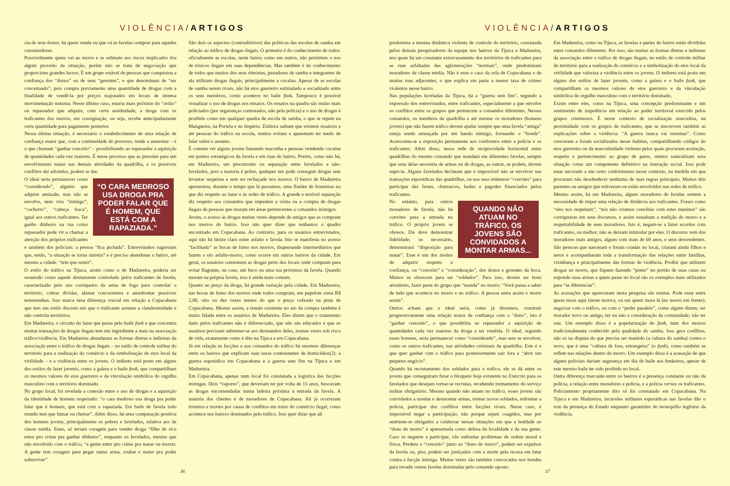VIOLÊNCIA/ARTIGOS
cia de seus donos, há quem venda ou que vá às favelas comprar para aqueles consumidores.
Possivelmente quem vai ao morro e se submete aos riscos implicados tira algum proveito da situação, porém não se trata de negociação que proporcione grandes lucros. É um grupo estável de pessoas que conquistou a confiança dos “donos” ou de seus “gerentes”, e que denominam de “ser conceituado”, pois compra previamente uma quantidade de drogas com a finalidade de vendê-la por preços majorados em locais de intensa movimentação noturna. Nesse último caso, estaria mais próximo do “avião” ou repassador que adquire, com certa assiduidade, a droga com os traficantes dos morros, em consignação, ou seja, recebe antecipadamente certa quantidade para pagamento posterior.
Nessa última situação, é necessário o estabelecimento de uma relação de confiança maior que, com a continuidade do processo, tende a aumentar – é o que chamam “ganhar conceito” – possibilitando ao repassador a aquisição de quantidades cada vez maiores. É nesse processo que as pressões para um envolvimento maior nas demais atividades da quadrilha, e os possíveis conflitos daí advindos, podem se dar.
“O CARA MEDROSO USA DROGA PRA PODER FALAR QUE É HOMEM, QUE ESTÁ COM A RAPAZIADA.”
O ideal seria permanecer como “considerado”, alguém que adquire amizade, mas não se envolve, nem vira “inimigo”, “cachorro”, “cabeça fraca”, igual aos outros traficantes. Ter ganho dinheiro na rua como repassador pode vir a chamar a atenção dos próprios traficantes e também dos policiais: a pessoa “fica pichada”. Entrevistados sugeriram que, então, “a situação se torna sinistra” e é preciso abandonar o bairro, até mesmo a cidade: “tem que sumir”.
O estilo do tráfico na Tijuca, assim como o de Madureira, poderia ser resumido como aquele diretamente controlado pelos traficantes de favela, caracterizado pelo uso corriqueiro da arma de fogo para controlar o território, cobrar dívidas, afastar concorrentes e amedrontar possíveis testemunhas. Isso marca uma diferença crucial em relação a Copacabana que tem um estilo discreto em que o traficante assume a clandestinidade e não controla territórios.
Em Madureira, o circuito do lazer que passa pelo baile funk e que concentra muitas transações de drogas ilegais tem um ingrediente a mais na associação tráfico/violência. Em Madureira abundaram as formas diretas e indiretas da associação entre o tráfico de drogas ilegais – no estilo de controle militar do território para a realização do comércio e da simbolização do etos local da virilidade – e a violência entre os jovens. O indireto está posto em alguns dos estilos de lazer juvenis, como a galera e o baile funk, que compartilham os mesmos valores do etos guerreiro e da vinculação simbólica do orgulho masculino com o território dominado.
No grupo focal, foi revelada a conexão entre o uso de drogas e a aquisição da identidade de homem respeitado: “o cara medroso usa droga pra poder falar que é homem, que está com a rapaziada. Em baile de favela todo mundo tem que fumar ou cheirar”. Além disso, há uma comparação positiva dos homens jovens, principalmente os pobres e favelados, relativa aos de classe média. Estes, só teriam coragem para vender droga “filho de rico entra pro crime pra ganhar dinheiro”, enquanto os favelados, mesmo que não envolvido com o tráfico, “a gente entre pro crime pra matar ou morrer. A gente tem coragem para pegar numa arma, roubar e matar pra poder sobreviver”.
São dois os aspectos (contraditórios) das políticas das escolas de samba em relação ao tráfico de drogas ilegais. O primeiro é do conhecimento de todos: oficialmente as escolas, neste bairro como em outros, não permitem o uso de tóxicos ilegais em suas dependências. Mas também é do conhecimento de todos que muitos dos seus ritmistas, puxadores de samba e integrantes de ala utilizam drogas ilegais, principalmente a cocaína. Apesar de as escolas de samba serem rivais, não há etos guerreiro estimulado e socializado entre os seus membros, como acontece no baile funk. Tampouco é possível visualizar o uso de drogas nos ensaios. Os ensaios na quadra são muito mais policiados (por seguranças contratados, não pela polícia) e o uso de drogas é proibido como em qualquer quadra de escola de samba, o que se repete na Mangueira, na Portela e no Império. Embora saibam que existem usuários e até pessoas do tráfico na escola, muitos evitam e aparentam ter medo de falar sobre o assunto.
É comum ver alguns jovens fumando maconha e pessoas vendendo cocaína em pontos estratégicos da favela e em ruas do bairro. Porém, como não há, em Madureira, um preconceito ou separação entre favelados e não-favelados, pois a maioria é pobre, qualquer um pode conseguir drogas sem levantar suspeitas e sem ser rechaçado nos morros. O bairro de Madureira apresentou, durante o tempo que lá passamos, uma fluidez de fronteiras no que diz respeito ao lazer e às redes de tráfico. A grande e terrível separação diz respeito aos comandos que impedem a visita ou a compra de drogas ilegais de pessoas que moram em áreas pertencentes a comandos inimigos.
Assim, o acesso às drogas muitas vezes depende de amigos que as compram nos morros do bairro. Isso não quer dizer que tenhamos o quadro encontrado em Copacabana. Ao contrário, para os usuários entrevistados, aqui não há limite claro entre asfalto e favela. Isto se manifesta no acesso “facilitado” às bocas de fumo nos morros, dispensando intermediários que fazem o elo asfalto-morro, como ocorre em outros bairros da cidade. Em geral, os usuários consomem as drogas perto dos locais onde compram para evitar flagrante, no caso, um beco ou uma rua próximos da favela. Quando moram na própria favela, isso é ainda mais comum.
Quanto ao preço da droga, há grande variação pela cidade. Em Madureira, nas bocas de fumo dos morros onde todos compram, um papelote custa R$ 2,00, oito ou dez vezes menos do que o preço cobrado na pista de Copacabana. Mesmo assim, a tensão existente no ato da compra também é muito falada entre os usuários de Madureira. Eles dizem que o tratamento dado pelos traficantes não é diferenciado, que não são educados e que os usuários precisam submeter-se aos desmandos deles, muitas vezes sob risco de vida, exatamente como é dito na Tijuca e em Copacabana.
Já em relação às facções e aos comandos do tráfico há enormes diferenças entre os bairros que explicam suas taxas contrastantes de homicídios(2): a guerra esporádica em Copacabana e a guerra sem fim na Tijuca e em Madureira.
Em Copacabana, apenas num local foi constatada a logística das facções inimigas. Dois “vapores”, que deveriam ter por volta de 15 anos, buscavam as drogas encomendadas numa ladeira próxima à entrada da favela. A maioria dos clientes é de moradores de Copacabana. Ali já ocorreram tiroteios e mortes por causa de conflitos em torno do comércio ilegal, como acontece nos bairros dominados pelo tráfico. Isso quer dizer que ali
36
VIOLÊNCIA/ARTIGOS
predomina a mesma dinâmica violenta de controle do território, constatada pelos demais pesquisadores da equipe nos bairros da Tijuca e Madureira, nos quais há um constante extravasamento dos territórios de traficantes para as ruas asfaltadas das aglomerações “normais”, onde predominam moradores de classe média. Não é esse o caso da orla de Copacabana e de muitas ruas adjacentes, o que explica em parte a menor taxa de crimes violentos nesse bairro.
Nas populações faveladas da Tijuca, há a “guerra sem fim”, segundo a expressão dos entrevistados, entre traficantes, especialmente a que envolve os conflitos entre os grupos que pertencem a comandos diferentes. Nesses comandos, os membros da quadrilha e até mesmo os moradores (homens jovens) que não fazem tráfico devem ajudar sempre que uma favela “amiga” esteja sendo ameaçada por um bando inimigo, formando o “bonde”. Acrescenta-se a exposição permanente aos confrontos entre a polícia e os traficantes. Além disso, nessa rede de reciprocidade horizontal entre quadrilhas do mesmo comando que mandam em diferentes favelas, sempre que uma delas necessita de armas ou de drogas, as outras, se podem, devem supri-la. Alguns favelados declaram que é impossível não se envolver nas transações esporádicas das quadrilhas, ou nos seus inúmeros “convites” para participar das festas, churrascos, bailes e pagodes financiados pelos traficantes.
QUANDO NÃO ATUAM NO TRÁFICO, OS JOVENS SÃO CONVIDADOS A MONTAR ARMAS...
No entanto, para outros moradores de favela, não há convites para a entrada no tráfico. O próprio jovem se oferece. Ele deve demonstrar fidelidade; se necessário, demonstrará “disposição para matar”. Esse é um dos modos de adquirir respeito e confiança, ou “conceito” e “consideração”, dos donos e gerentes da boca. Muitos se oferecem para ser “soldados”. Para isso, devem ser bons atiradores, fazer parte do grupo que “manda” no morro: “Você passa a saber de tudo que acontece no morro e no tráfico. A pessoa entra assim e morre assim”.
Outros acham que o ideal seria, como já dissemos, construir progressivamente uma relação maior de confiança com o “dono”, isto é “ganhar conceito”, o que possibilita ao repassador a aquisição de quantidades cada vez maiores da droga a ser vendida. O ideal, segundo esses homens, seria permanecer como “considerado”, mas sem se envolver, como os outros traficantes, nas atividades criminais da quadrilha. Este é o que quer ganhar com o tráfico para posteriormente sair fora e “abrir um pequeno negócio”.
Quando há recrutamento dos soldados para o tráfico, ele se dá entre os jovens que conseguiram furar o bloqueio hoje existente no Exército para os favelados que desejam tornar-se recrutas, recebendo treinamento do serviço militar obrigatório. Mesmo quando não atuam no tráfico, esses jovens são convidados a montar e desmontar armas, treinar novos soldados, enfrentar a polícia, participar dos conflitos entre facções rivais. Nesse caso, é impossível negar a participação, não porque sejam coagidos, mas por sentirem-se obrigados a colaborar nessas situações em que a lealdade ao “dono do morro” é apresentada como defesa da localidade e da sua gente. Caso se neguem a participar, vão enfrentar problemas de ordem moral e física. Perdem o “conceito” junto ao “dono do morro”, podem ser expulsos da favela ou, pior, podem ser justiçados com a morte pela recusa em lutar contra a facção inimiga. Muitas vezes são também convocados nos bondes para invadir outras favelas dominadas pelo comando oposto.
Em Madureira, como na Tijuca, as favelas e partes do bairro estão divididas entre comandos diferentes. Por isso, são muitas as formas diretas e indiretas da associação entre o tráfico de drogas ilegais, no estilo de controle militar do território para a realização do comércio e a simbolização do etos local da virilidade que valoriza a violência entre os jovens. O indireto está posto em alguns dos estilos de lazer juvenis, como a galera e o baile funk, que compartilham os mesmos valores do etos guerreiro e da vinculação simbólica do orgulho masculino com o território dominado.
Existe entre eles, como na Tijuca, uma concepção predominante e um sentimento de impotência em relação ao poder territorial exercido pelos grupos criminosos. É nesse contexto de socialização masculina, na proximidade com os grupos de traficantes, que se inscrevem também as explicações sobre a violência: “A guerra nunca vai terminar”. Como cresceram e foram socializados nesse habitus, compartilhando códigos do etos guerreiro ou da masculinidade violenta pelos quais procuram aceitação, respeito e pertencimento ao grupo de pares, muitos naturalizam essa situação como um componente definitivo na interação social. Isso pode estar ancorado a um certo conformismo nesse contexto, na medida em que procuram não desobedecer nenhuma de suas regras principais. Muitos têm parentes ou amigos que estiveram ou estão envolvidos nas redes de tráfico.
Mesmo assim, há em Madureira, alguns moradores de favelas sentem a necessidade de impor uma relação de distância aos traficantes. Frases como “eles nos respeitam”, “nós não criamos convênio com estes meninos” são corriqueiras em seus discursos, e assim ressaltam a tradição do morro e a respeitabilidade de seus moradores. Isto é, negam-se a fazer acordos com traficantes, ou melhor, não se deixam intimidar por eles. O discurso vem dos moradores mais antigos, alguns com mais de 60 anos, e seus descendentes. São pessoas que nasceram e foram criadas no local, criaram ainda filhos e netos e acompanharam toda a transformação das relações entre famílias, vizinhança e principalmente das formas de violência. Proibir que utilizem drogas no morro, que fiquem fazendo “ponto” no portão de suas casas ou expondo suas armas a quem passe no local são os exemplos mais utilizados para “se diferenciar”.
As acusações que apareceram nesta pesquisa são muitas. Pode estar entre quem mora aqui (neste morro), ou em quem mora lá (no morro em frente); negociar com o tráfico, ou com o “poder paralelo”, como alguns dizem; ser morador novo ou antigo; ter ou não a consideração da comunidade; não ter raiz. Um exemplo disso é a popularização do funk, num dos morros tradicionalmente conhecido pela qualidade do samba. Isso gera conflitos, não só na disputa do que precisa ser mantido (a cultura do samba) contra o novo, que é uma “cultura de fora, estrangeira” (o funk), como também se reflete nas relações dentro do morro. Um exemplo disso é a acusação de que alguns policiais dariam segurança em dia de baile aos funkeiros, apesar de este mesmo baile ter sido proibido no local.
Outra diferença marcante entre os bairros é a presença constante ou não da polícia, a relação entre moradores e polícia, e a polícia versus os traficantes. Policiamento propriamente dito só foi constatado em Copacabana. Na Tijuca e em Madureira, incursões militares esporádicas nas favelas dão o tom da presença do Estado enquanto garantidor do monopólio legítimo da violência.
37